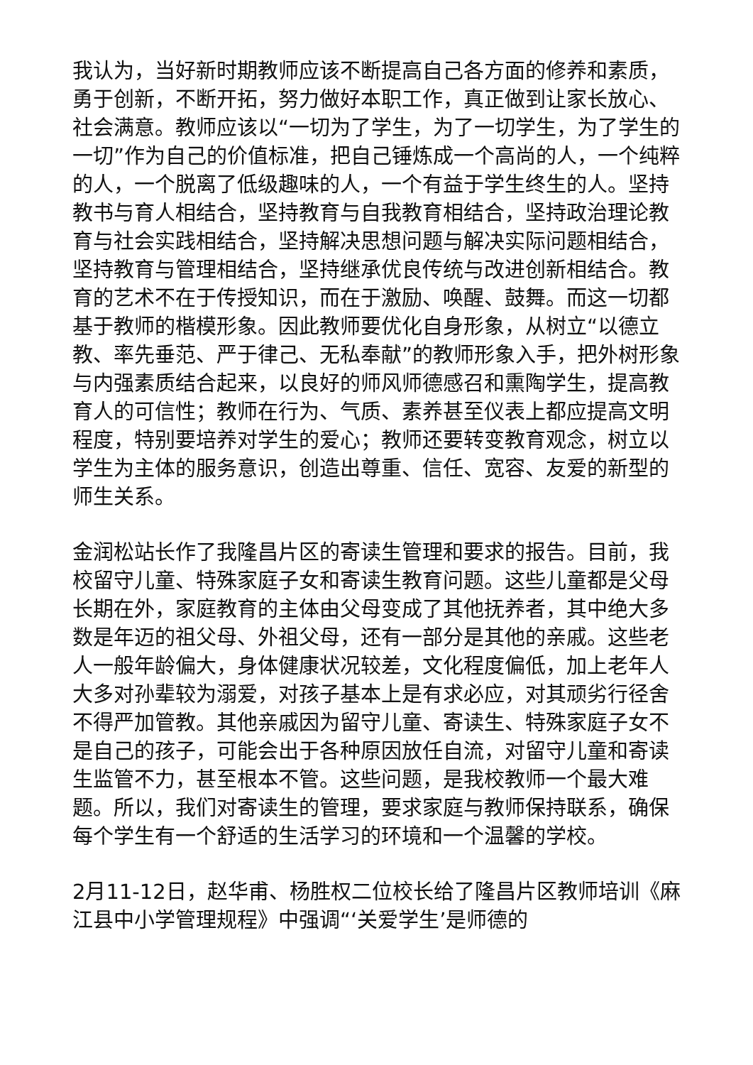我认为，当好新时期教师应该不断提高自己各方面的修养和素质，勇于创新，不断开拓，努力做好本职工作，真正做到让家长放心、社会满意。教师应该以“一切为了学生，为了一切学生，为了学生的一切”作为自己的价值标准，把自己锤炼成一个高尚的人，一个纯粹的人，一个脱离了低级趣味的人，一个有益于学生终生的人。坚持教书与育人相结合，坚持教育与自我教育相结合，坚持政治理论教育与社会实践相结合，坚持解决思想问题与解决实际问题相结合，坚持教育与管理相结合，坚持继承优良传统与改进创新相结合。教育的艺术不在于传授知识，而在于激励、唤醒、鼓舞。而这一切都基于教师的楷模形象。因此教师要优化自身形象，从树立“以德立教、率先垂范、严于律己、无私奉献”的教师形象入手，把外树形象与内强素质结合起来，以良好的师风师德感召和熏陶学生，提高教育人的可信性；教师在行为、气质、素养甚至仪表上都应提高文明程度，特别要培养对学生的爱心；教师还要转变教育观念，树立以学生为主体的服务意识，创造出尊重、信任、宽容、友爱的新型的师生关系。
金润松站长作了我隆昌片区的寄读生管理和要求的报告。目前，我校留守儿童、特殊家庭子女和寄读生教育问题。这些儿童都是父母长期在外，家庭教育的主体由父母变成了其他抚养者，其中绝大多数是年迈的祖父母、外祖父母，还有一部分是其他的亲戚。这些老人一般年龄偏大，身体健康状况较差，文化程度偏低，加上老年人大多对孙辈较为溺爱，对孩子基本上是有求必应，对其顽劣行径舍不得严加管教。其他亲戚因为留守儿童、寄读生、特殊家庭子女不是自己的孩子，可能会出于各种原因放任自流，对留守儿童和寄读生监管不力，甚至根本不管。这些问题，是我校教师一个最大难题。所以，我们对寄读生的管理，要求家庭与教师保持联系，确保每个学生有一个舒适的生活学习的环境和一个温馨的学校。
2月11-12日，赵华甫、杨胜权二位校长给了隆昌片区教师培训《麻江县中小学管理规程》中强调“‘关爱学生’是师德的